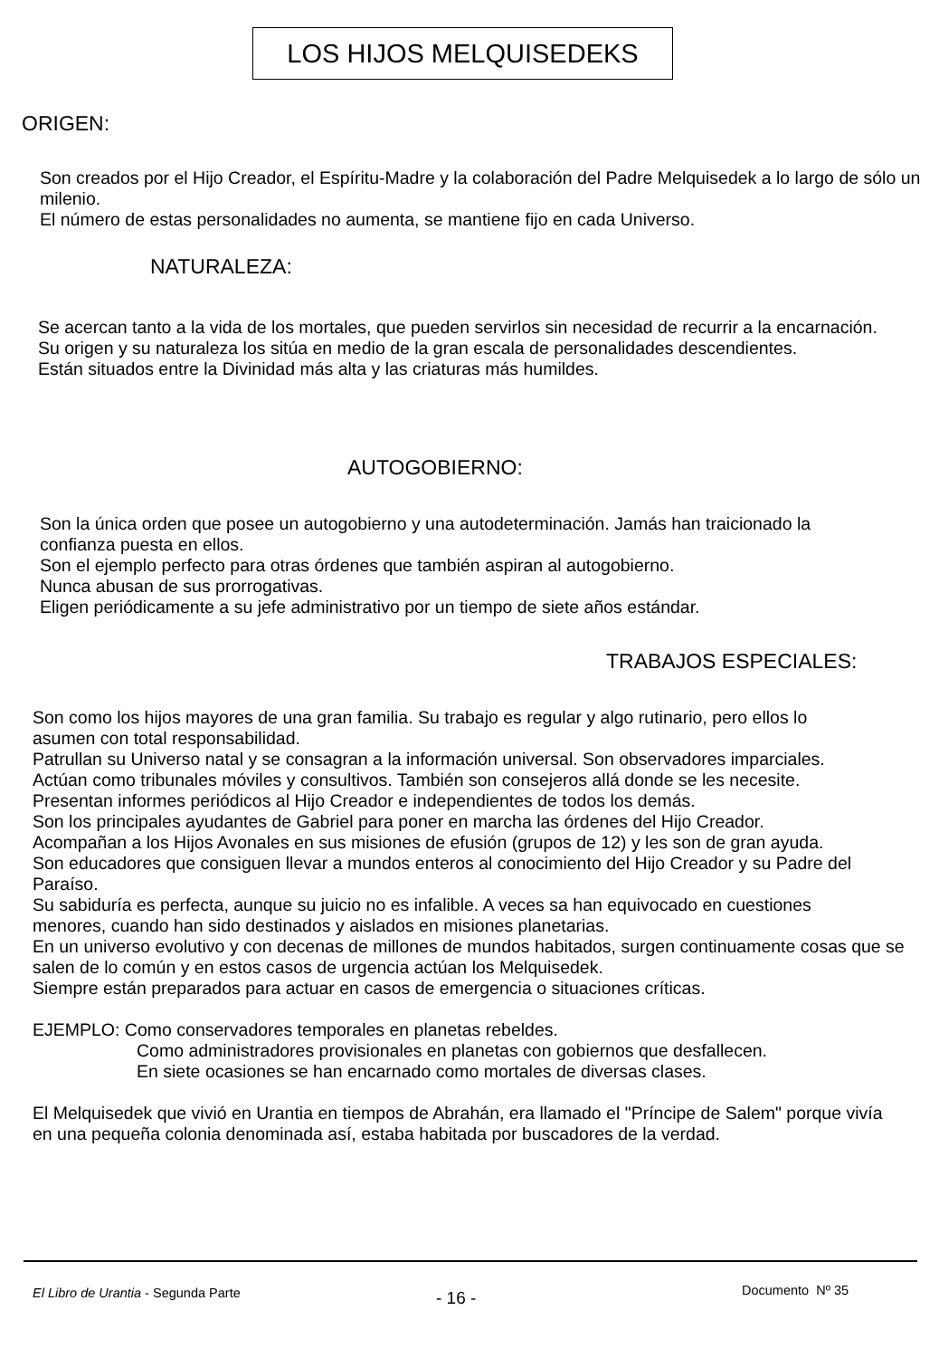LOS HIJOS MELQUISEDEKS
ORIGEN:
Son creados por el Hijo Creador, el Espíritu-Madre y la colaboración del Padre Melquisedek a lo largo de sólo un milenio.
El número de estas personalidades no aumenta, se mantiene fijo en cada Universo.
NATURALEZA:
Se acercan tanto a la vida de los mortales, que pueden servirlos sin necesidad de recurrir a la encarnación.
Su origen y su naturaleza los sitúa en medio de la gran escala de personalidades descendientes.
Están situados entre la Divinidad más alta y las criaturas más humildes.
AUTOGOBIERNO:
Son la única orden que posee un autogobierno y una autodeterminación. Jamás han traicionado la confianza puesta en ellos.
Son el ejemplo perfecto para otras órdenes que también aspiran al autogobierno.
Nunca abusan de sus prorrogativas.
Eligen periódicamente a su jefe administrativo por un tiempo de siete años estándar.
TRABAJOS ESPECIALES:
Son como los hijos mayores de una gran familia. Su trabajo es regular y algo rutinario, pero ellos lo asumen con total responsabilidad.
Patrullan su Universo natal y se consagran a la información universal. Son observadores imparciales.
Actúan como tribunales móviles y consultivos. También son consejeros allá donde se les necesite.
Presentan informes periódicos al Hijo Creador e independientes de todos los demás.
Son los principales ayudantes de Gabriel para poner en marcha las órdenes del Hijo Creador.
Acompañan a los Hijos Avonales en sus misiones de efusión (grupos de 12) y les son de gran ayuda.
Son educadores que consiguen llevar a mundos enteros al conocimiento del Hijo Creador y su Padre del Paraíso.
Su sabiduría es perfecta, aunque su juicio no es infalible. A veces sa han equivocado en cuestiones menores, cuando han sido destinados y aislados en misiones planetarias.
En un universo evolutivo y con decenas de millones de mundos habitados, surgen continuamente cosas que se salen de lo común y en estos casos de urgencia actúan los Melquisedek.
Siempre están preparados para actuar en casos de emergencia o situaciones críticas.
EJEMPLO: Como conservadores temporales en planetas rebeldes.
Como administradores provisionales en planetas con gobiernos que desfallecen.
En siete ocasiones se han encarnado como mortales de diversas clases.
El Melquisedek que vivió en Urantia en tiempos de Abrahán, era llamado el "Príncipe de Salem" porque vivía en una pequeña colonia denominada así, estaba habitada por buscadores de la verdad.
El Libro de Urantia - Segunda Parte - 16 - Documento Nº 35